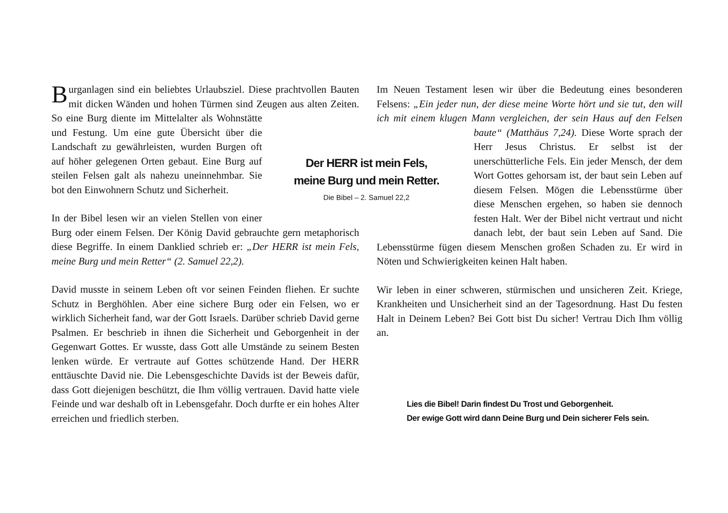Burganlagen sind ein beliebtes Urlaubsziel. Diese prachtvollen Bauten mit dicken Wänden und hohen Türmen sind Zeugen aus alten Zeiten. So eine Burg diente im Mittelalter als Wohnstät te und Festung. Um eine gute Übersicht über die Landschaft zu gewährleisten, wurden Burgen oft auf höher gelegenen Orten gebaut. Eine Burg auf steilen Felsen galt als nahezu uneinnehmbar. Sie bot den Einwohnern Schutz und Sicherheit.
In der Bibel lesen wir an vielen Stellen von einer Burg oder einem Felsen. Der König David gebrauchte gern metaphorisch diese Begriffe. In einem Danklied schrieb er: „Der HERR ist mein Fels, meine Burg und mein Retter“ (2. Samuel 22,2).
David musste in seinem Leben oft vor seinen Feinden fliehen. Er suchte Schutz in Berghöhlen. Aber eine sichere Burg oder ein Felsen, wo er wirklich Sicherheit fand, war der Gott Israels. Darüber schrieb David gerne Psalmen. Er beschrieb in ihnen die Sicherheit und Geborgenheit in der Gegenwart Gottes. Er wusste, dass Gott alle Umstände zu seinem Besten lenken würde. Er vertraute auf Gottes schützende Hand. Der HERR enttäuschte David nie. Die Lebensgeschichte Davids ist der Beweis dafür, dass Gott diejenigen beschützt, die Ihm völlig vertrauen. David hatte viele Feinde und war deshalb oft in Lebensgefahr. Doch durfte er ein hohes Alter erreichen und friedlich sterben.
Der HERR ist mein Fels,
meine Burg und mein Retter.
Die Bibel – 2. Samuel 22,2
Im Neuen Testament lesen wir über die Bedeutung eines besonderen Felsens: „Ein jeder nun, der diese meine Worte hört und sie tut, den will ich mit einem klugen Mann vergleichen, der sein Haus auf den Felsen baute“ (Matthäus 7,24). Diese Worte sprach der Herr Jesus Christus. Er selbst ist der unerschütterliche Fels. Ein jeder Mensch, der dem Wort Gottes gehorsam ist, der baut sein Leben auf diesem Felsen. Mögen die Lebensstürme über diese Menschen ergehen, so haben sie dennoch festen Halt. Wer der Bibel nicht vertraut und nicht danach lebt, der baut sein Leben auf Sand. Die Lebensstürme fügen diesem Menschen großen Schaden zu. Er wird in Nöten und Schwierigkeiten keinen Halt haben.
Wir leben in einer schweren, stürmischen und unsicheren Zeit. Kriege, Krankheiten und Unsicherheit sind an der Tagesordnung. Hast Du festen Halt in Deinem Leben? Bei Gott bist Du sicher! Vertrau Dich Ihm völlig an.
Lies die Bibel! Darin findest Du Trost und Geborgenheit.
Der ewige Gott wird dann Deine Burg und Dein sicherer Fels sein.